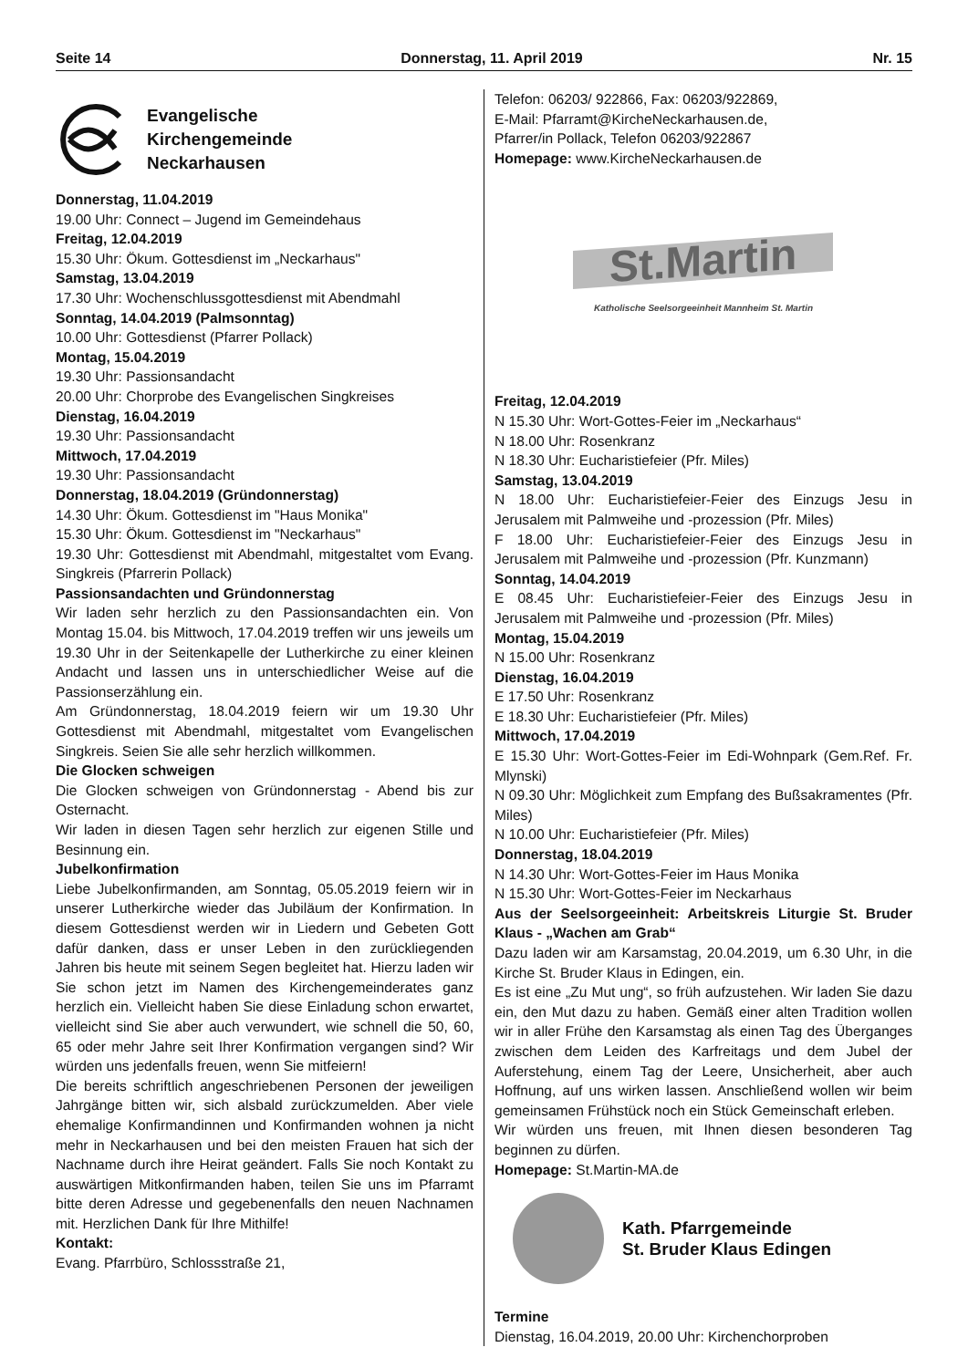Seite 14 Donnerstag, 11. April 2019 Nr. 15
Evangelische
Kirchengemeinde
Neckarhausen
Donnerstag, 11.04.2019
19.00 Uhr: Connect – Jugend im Gemeindehaus
Freitag, 12.04.2019
15.30 Uhr: Ökum. Gottesdienst im „Neckarhaus"
Samstag, 13.04.2019
17.30 Uhr: Wochenschlussgottesdienst mit Abendmahl
Sonntag, 14.04.2019 (Palmsonntag)
10.00 Uhr: Gottesdienst (Pfarrer Pollack)
Montag, 15.04.2019
19.30 Uhr: Passionsandacht
20.00 Uhr: Chorprobe des Evangelischen Singkreises
Dienstag, 16.04.2019
19.30 Uhr: Passionsandacht
Mittwoch, 17.04.2019
19.30 Uhr: Passionsandacht
Donnerstag, 18.04.2019 (Gründonnerstag)
14.30 Uhr: Ökum. Gottesdienst im "Haus Monika"
15.30 Uhr: Ökum. Gottesdienst im "Neckarhaus"
19.30 Uhr: Gottesdienst mit Abendmahl, mitgestaltet vom Evang. Singkreis (Pfarrerin Pollack)
Passionsandachten und Gründonnerstag
Wir laden sehr herzlich zu den Passionsandachten ein. Von Montag 15.04. bis Mittwoch, 17.04.2019 treffen wir uns jeweils um 19.30 Uhr in der Seitenkapelle der Lutherkirche zu einer kleinen Andacht und lassen uns in unterschiedlicher Weise auf die Passionserzählung ein.
Am Gründonnerstag, 18.04.2019 feiern wir um 19.30 Uhr Gottesdienst mit Abendmahl, mitgestaltet vom Evangelischen Singkreis. Seien Sie alle sehr herzlich willkommen.
Die Glocken schweigen
Die Glocken schweigen von Gründonnerstag - Abend bis zur Osternacht.
Wir laden in diesen Tagen sehr herzlich zur eigenen Stille und Besinnung ein.
Jubelkonfirmation
Liebe Jubelkonfirmanden, am Sonntag, 05.05.2019 feiern wir in unserer Lutherkirche wieder das Jubiläum der Konfirmation. In diesem Gottesdienst werden wir in Liedern und Gebeten Gott dafür danken, dass er unser Leben in den zurückliegenden Jahren bis heute mit seinem Segen begleitet hat. Hierzu laden wir Sie schon jetzt im Namen des Kirchengemeinderates ganz herzlich ein. Vielleicht haben Sie diese Einladung schon erwartet, vielleicht sind Sie aber auch verwundert, wie schnell die 50, 60, 65 oder mehr Jahre seit Ihrer Konfirmation vergangen sind? Wir würden uns jedenfalls freuen, wenn Sie mitfeiern!
Die bereits schriftlich angeschriebenen Personen der jeweiligen Jahrgänge bitten wir, sich alsbald zurückzumelden. Aber viele ehemalige Konfirmandinnen und Konfirmanden wohnen ja nicht mehr in Neckarhausen und bei den meisten Frauen hat sich der Nachname durch ihre Heirat geändert. Falls Sie noch Kontakt zu auswärtigen Mitkonfirmanden haben, teilen Sie uns im Pfarramt bitte deren Adresse und gegebenenfalls den neuen Nachnamen mit. Herzlichen Dank für Ihre Mithilfe!
Kontakt:
Evang. Pfarrbüro, Schlossstraße 21,
Telefon: 06203/ 922866, Fax: 06203/922869,
E-Mail: Pfarramt@KircheNeckarhausen.de,
Pfarrer/in Pollack, Telefon 06203/922867
Homepage: www.KircheNeckarhausen.de
St.Martin
Katholische Seelsorgeeinheit Mannheim St. Martin
Freitag, 12.04.2019
N 15.30 Uhr: Wort-Gottes-Feier im „Neckarhaus“
N 18.00 Uhr: Rosenkranz
N 18.30 Uhr: Eucharistiefeier (Pfr. Miles)
Samstag, 13.04.2019
N 18.00 Uhr: Eucharistiefeier-Feier des Einzugs Jesu in Jerusalem mit Palmweihe und -prozession (Pfr. Miles)
F 18.00 Uhr: Eucharistiefeier-Feier des Einzugs Jesu in Jerusalem mit Palmweihe und -prozession (Pfr. Kunzmann)
Sonntag, 14.04.2019
E 08.45 Uhr: Eucharistiefeier-Feier des Einzugs Jesu in Jerusalem mit Palmweihe und -prozession (Pfr. Miles)
Montag, 15.04.2019
N 15.00 Uhr: Rosenkranz
Dienstag, 16.04.2019
E 17.50 Uhr: Rosenkranz
E 18.30 Uhr: Eucharistiefeier (Pfr. Miles)
Mittwoch, 17.04.2019
E 15.30 Uhr: Wort-Gottes-Feier im Edi-Wohnpark (Gem.Ref. Fr. Mlynski)
N 09.30 Uhr: Möglichkeit zum Empfang des Bußsakramentes (Pfr. Miles)
N 10.00 Uhr: Eucharistiefeier (Pfr. Miles)
Donnerstag, 18.04.2019
N 14.30 Uhr: Wort-Gottes-Feier im Haus Monika
N 15.30 Uhr: Wort-Gottes-Feier im Neckarhaus
Aus der Seelsorgeeinheit: Arbeitskreis Liturgie St. Bruder Klaus - „Wachen am Grab“
Dazu laden wir am Karsamstag, 20.04.2019, um 6.30 Uhr, in die Kirche St. Bruder Klaus in Edingen, ein.
Es ist eine „Zu Mut ung“, so früh aufzustehen. Wir laden Sie dazu ein, den Mut dazu zu haben. Gemäß einer alten Tradition wollen wir in aller Frühe den Karsamstag als einen Tag des Überganges zwischen dem Leiden des Karfreitags und dem Jubel der Auferstehung, einem Tag der Leere, Unsicherheit, aber auch Hoffnung, auf uns wirken lassen. Anschließend wollen wir beim gemeinsamen Frühstück noch ein Stück Gemeinschaft erleben.
Wir würden uns freuen, mit Ihnen diesen besonderen Tag beginnen zu dürfen.
Homepage: St.Martin-MA.de
Kath. Pfarrgemeinde
St. Bruder Klaus Edingen
Termine
Dienstag, 16.04.2019, 20.00 Uhr: Kirchenchorproben